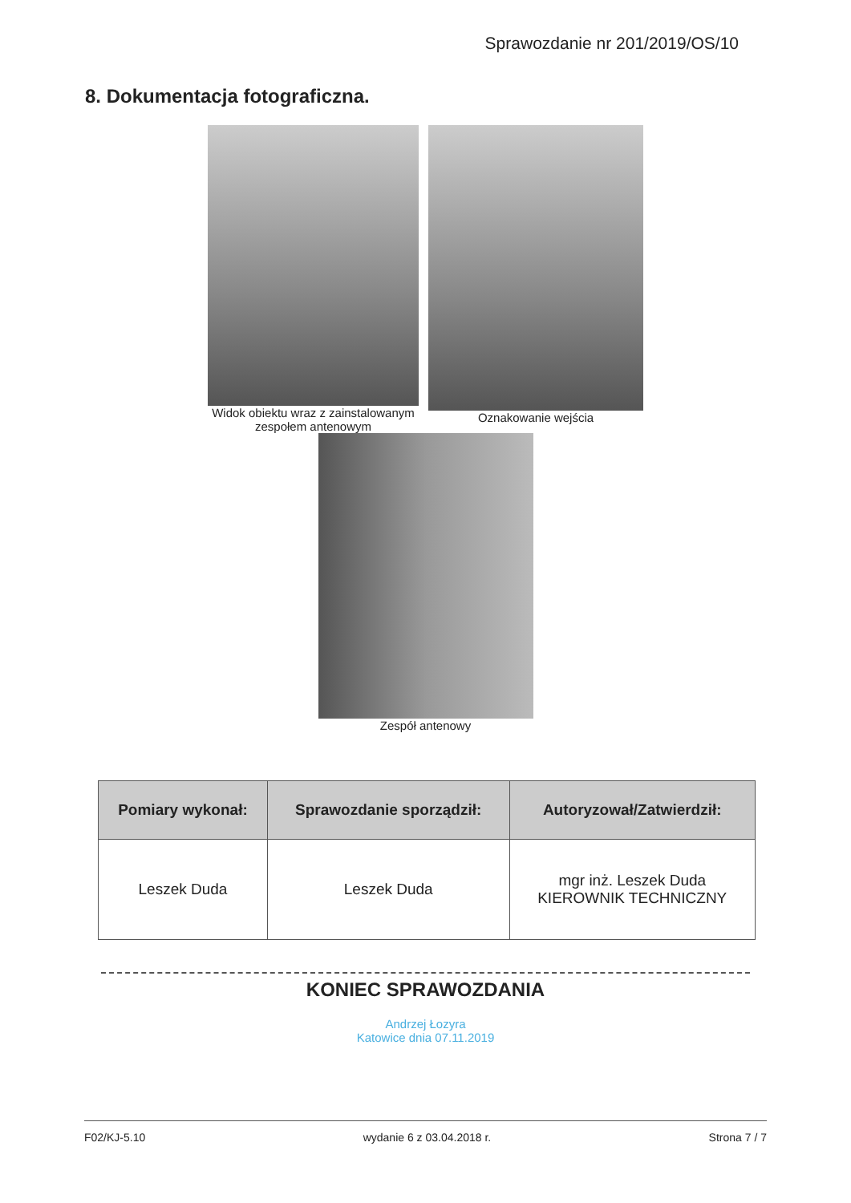Sprawozdanie nr 201/2019/OS/10
8. Dokumentacja fotograficzna.
Widok obiektu wraz z zainstalowanym
zespołem antenowym
Oznakowanie wejścia
Zespół antenowy
| Pomiary wykonał: | Sprawozdanie sporządził: | Autoryzował/Zatwierdził: |
| --- | --- | --- |
| Leszek Duda | Leszek Duda | mgr inż. Leszek Duda KIEROWNIK TECHNICZNY |
KONIEC SPRAWOZDANIA
Andrzej Łozyra
Katowice dnia 07.11.2019
F02/KJ-5.10 wydanie 6 z 03.04.2018 r. Strona 7 / 7